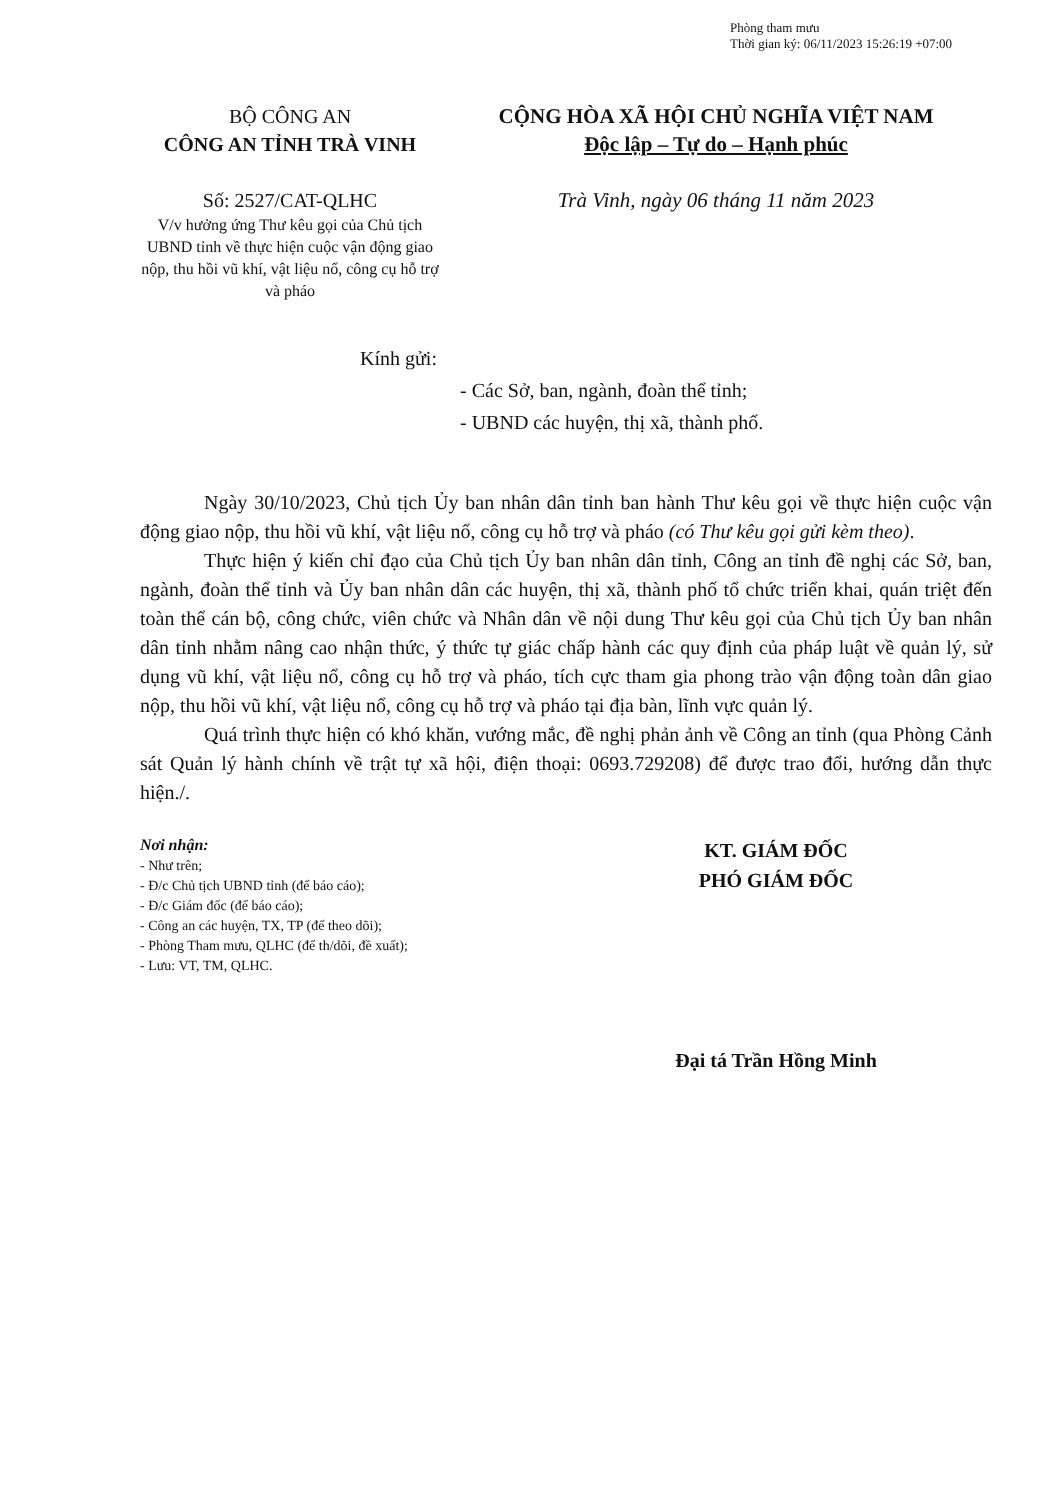Phòng tham mưu
Thời gian ký: 06/11/2023 15:26:19 +07:00
BỘ CÔNG AN
CÔNG AN TỈNH TRÀ VINH
Số: 2527/CAT-QLHC
V/v hưởng ứng Thư kêu gọi của Chủ tịch UBND tỉnh về thực hiện cuộc vận động giao nộp, thu hồi vũ khí, vật liệu nổ, công cụ hỗ trợ và pháo
CỘNG HÒA XÃ HỘI CHỦ NGHĨA VIỆT NAM
Độc lập – Tự do – Hạnh phúc
Trà Vinh, ngày 06 tháng 11 năm 2023
Kính gửi:
- Các Sở, ban, ngành, đoàn thể tỉnh;
- UBND các huyện, thị xã, thành phố.
Ngày 30/10/2023, Chủ tịch Ủy ban nhân dân tỉnh ban hành Thư kêu gọi về thực hiện cuộc vận động giao nộp, thu hồi vũ khí, vật liệu nổ, công cụ hỗ trợ và pháo (có Thư kêu gọi gửi kèm theo).
Thực hiện ý kiến chỉ đạo của Chủ tịch Ủy ban nhân dân tỉnh, Công an tỉnh đề nghị các Sở, ban, ngành, đoàn thể tỉnh và Ủy ban nhân dân các huyện, thị xã, thành phố tổ chức triển khai, quán triệt đến toàn thể cán bộ, công chức, viên chức và Nhân dân về nội dung Thư kêu gọi của Chủ tịch Ủy ban nhân dân tỉnh nhằm nâng cao nhận thức, ý thức tự giác chấp hành các quy định của pháp luật về quản lý, sử dụng vũ khí, vật liệu nổ, công cụ hỗ trợ và pháo, tích cực tham gia phong trào vận động toàn dân giao nộp, thu hồi vũ khí, vật liệu nổ, công cụ hỗ trợ và pháo tại địa bàn, lĩnh vực quản lý.
Quá trình thực hiện có khó khăn, vướng mắc, đề nghị phản ảnh về Công an tỉnh (qua Phòng Cảnh sát Quản lý hành chính về trật tự xã hội, điện thoại: 0693.729208) để được trao đổi, hướng dẫn thực hiện./.
Nơi nhận:
- Như trên;
- Đ/c Chủ tịch UBND tỉnh (để báo cáo);
- Đ/c Giám đốc (để báo cáo);
- Công an các huyện, TX, TP (để theo dõi);
- Phòng Tham mưu, QLHC (để th/dõi, đề xuất);
- Lưu: VT, TM, QLHC.
KT. GIÁM ĐỐC
PHÓ GIÁM ĐỐC
Đại tá Trần Hồng Minh